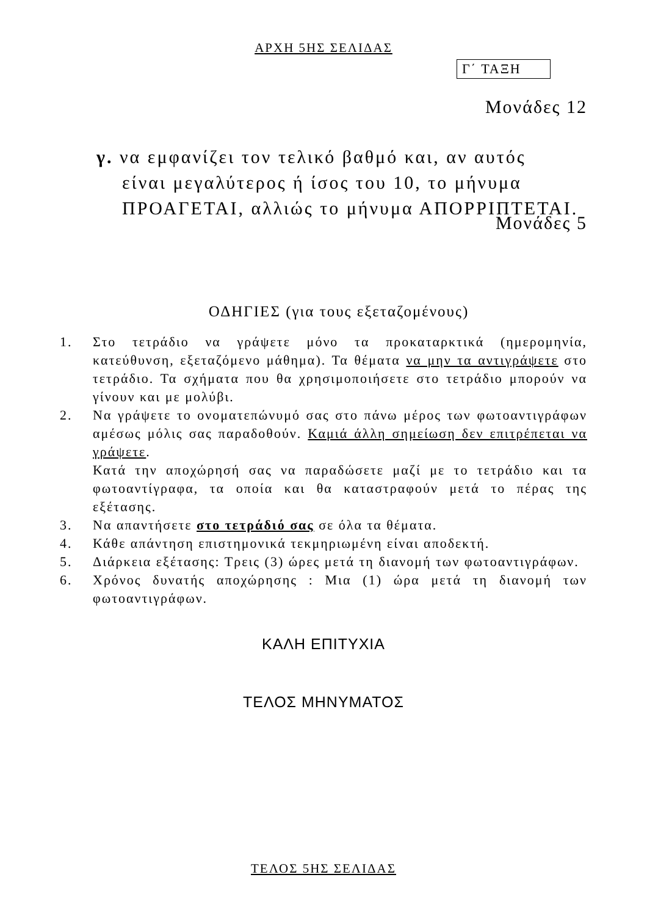ΑΡΧΗ 5ΗΣ ΣΕΛΙΔΑΣ
Γ΄ ΤΑΞΗ
Μονάδες 12
γ. να εμφανίζει τον τελικό βαθμό και, αν αυτός
είναι μεγαλύτερος ή ίσος του 10, το μήνυμα
ΠΡΟΑΓΕΤΑΙ, αλλιώς το μήνυμα ΑΠΟΡΡΙΠΤΕΤΑΙ.
Μονάδες 5
ΟΔΗΓΙΕΣ (για τους εξεταζομένους)
1. Στο τετράδιο να γράψετε μόνο τα προκαταρκτικά (ημερομηνία, κατεύθυνση, εξεταζόμενο μάθημα). Τα θέματα να μην τα αντιγράψετε στο τετράδιο. Τα σχήματα που θα χρησιμοποιήσετε στο τετράδιο μπορούν να γίνουν και με μολύβι.
2. Να γράψετε το ονοματεπώνυμό σας στο πάνω μέρος των φωτοαντιγράφων αμέσως μόλις σας παραδοθούν. Καμιά άλλη σημείωση δεν επιτρέπεται να γράψετε.
Κατά την αποχώρησή σας να παραδώσετε μαζί με το τετράδιο και τα φωτοαντίγραφα, τα οποία και θα καταστραφούν μετά το πέρας της εξέτασης.
3. Να απαντήσετε στο τετράδιό σας σε όλα τα θέματα.
4. Κάθε απάντηση επιστημονικά τεκμηριωμένη είναι αποδεκτή.
5. Διάρκεια εξέτασης: Τρεις (3) ώρες μετά τη διανομή των φωτοαντιγράφων.
6. Χρόνος δυνατής αποχώρησης : Μια (1) ώρα μετά τη διανομή των φωτοαντιγράφων.
ΚΑΛΗ ΕΠΙΤΥΧΙΑ
ΤΕΛΟΣ ΜΗΝΥΜΑΤΟΣ
ΤΕΛΟΣ 5ΗΣ ΣΕΛΙΔΑΣ